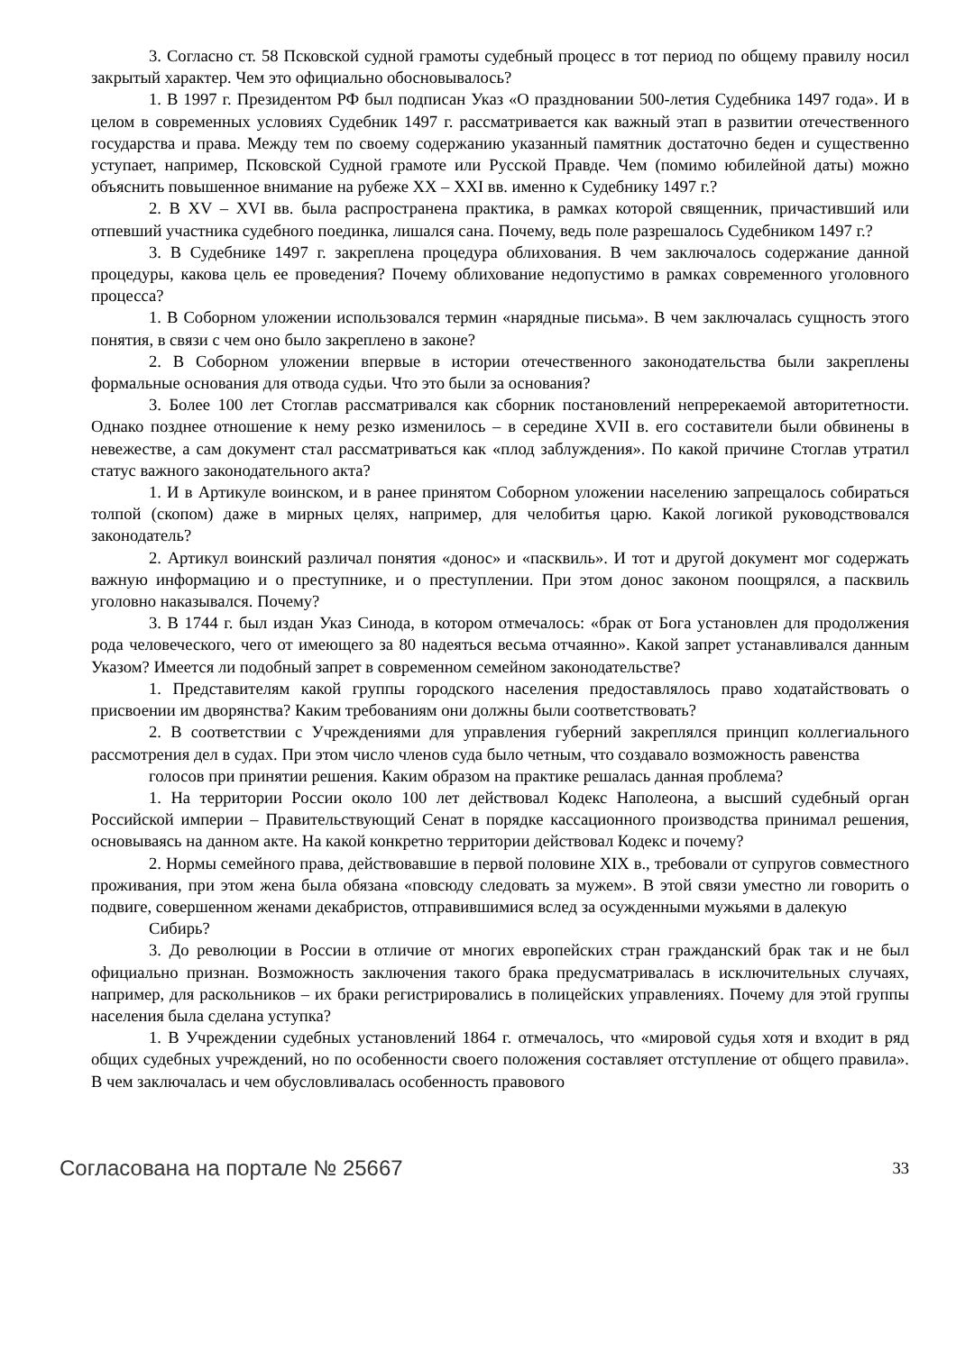3. Согласно ст. 58 Псковской судной грамоты судебный процесс в тот период по общему правилу носил закрытый характер. Чем это официально обосновывалось?
1. В 1997 г. Президентом РФ был подписан Указ «О праздновании 500-летия Судебника 1497 года». И в целом в современных условиях Судебник 1497 г. рассматривается как важный этап в развитии отечественного государства и права. Между тем по своему содержанию указанный памятник достаточно беден и существенно уступает, например, Псковской Судной грамоте или Русской Правде. Чем (помимо юбилейной даты) можно объяснить повышенное внимание на рубеже XX – XXI вв. именно к Судебнику 1497 г.?
2. В XV – XVI вв. была распространена практика, в рамках которой священник, причастивший или отпевший участника судебного поединка, лишался сана. Почему, ведь поле разрешалось Судебником 1497 г.?
3. В Судебнике 1497 г. закреплена процедура облихования. В чем заключалось содержание данной процедуры, какова цель ее проведения? Почему облихование недопустимо в рамках современного уголовного процесса?
1. В Соборном уложении использовался термин «нарядные письма». В чем заключалась сущность этого понятия, в связи с чем оно было закреплено в законе?
2. В Соборном уложении впервые в истории отечественного законодательства были закреплены формальные основания для отвода судьи. Что это были за основания?
3. Более 100 лет Стоглав рассматривался как сборник постановлений непререкаемой авторитетности. Однако позднее отношение к нему резко изменилось – в середине XVII в. его составители были обвинены в невежестве, а сам документ стал рассматриваться как «плод заблуждения». По какой причине Стоглав утратил статус важного законодательного акта?
1. И в Артикуле воинском, и в ранее принятом Соборном уложении населению запрещалось собираться толпой (скопом) даже в мирных целях, например, для челобитья царю. Какой логикой руководствовался законодатель?
2. Артикул воинский различал понятия «донос» и «пасквиль». И тот и другой документ мог содержать важную информацию и о преступнике, и о преступлении. При этом донос законом поощрялся, а пасквиль уголовно наказывался. Почему?
3. В 1744 г. был издан Указ Синода, в котором отмечалось: «брак от Бога установлен для продолжения рода человеческого, чего от имеющего за 80 надеяться весьма отчаянно». Какой запрет устанавливался данным Указом? Имеется ли подобный запрет в современном семейном законодательстве?
1. Представителям какой группы городского населения предоставлялось право ходатайствовать о присвоении им дворянства? Каким требованиям они должны были соответствовать?
2. В соответствии с Учреждениями для управления губерний закреплялся принцип коллегиального рассмотрения дел в судах. При этом число членов суда было четным, что создавало возможность равенства
голосов при принятии решения. Каким образом на практике решалась данная проблема?
1. На территории России около 100 лет действовал Кодекс Наполеона, а высший судебный орган Российской империи – Правительствующий Сенат в порядке кассационного производства принимал решения, основываясь на данном акте. На какой конкретно территории действовал Кодекс и почему?
2. Нормы семейного права, действовавшие в первой половине XIX в., требовали от супругов совместного проживания, при этом жена была обязана «повсюду следовать за мужем». В этой связи уместно ли говорить о подвиге, совершенном женами декабристов, отправившимися вслед за осужденными мужьями в далекую
Сибирь?
3. До революции в России в отличие от многих европейских стран гражданский брак так и не был официально признан. Возможность заключения такого брака предусматривалась в исключительных случаях, например, для раскольников – их браки регистрировались в полицейских управлениях. Почему для этой группы населения была сделана уступка?
1. В Учреждении судебных установлений 1864 г. отмечалось, что «мировой судья хотя и входит в ряд общих судебных учреждений, но по особенности своего положения составляет отступление от общего правила». В чем заключалась и чем обусловливалась особенность правового
Согласована на портале № 25667 33